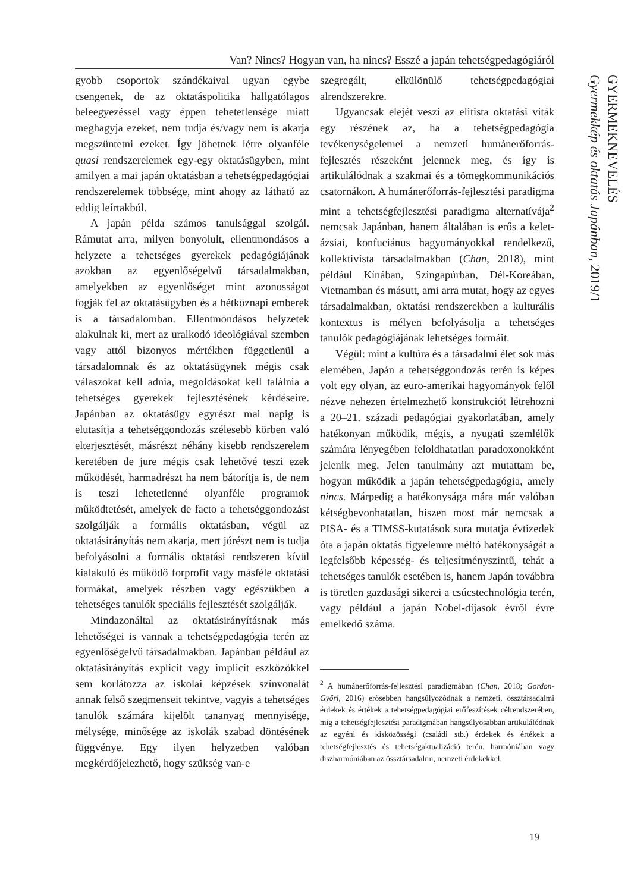Van? Nincs? Hogyan van, ha nincs? Esszé a japán tehetségpedagógiáról
GYERMEKNEVELÉS
Gyermekkép és oktatás Japánban, 2019/1
gyobb csoportok szándékaival ugyan egybe csengenek, de az oktatáspolitika hallgatólagos beleegyezéssel vagy éppen tehetetlensége miatt meghagyja ezeket, nem tudja és/vagy nem is akarja megszüntetni ezeket. Így jöhetnek létre olyanféle quasi rendszerelemek egy-egy oktatásügyben, mint amilyen a mai japán oktatásban a tehetségpedagógiai rendszerelemek többsége, mint ahogy az látható az eddig leírtakból.
A japán példa számos tanulsággal szolgál. Rámutat arra, milyen bonyolult, ellentmondásos a helyzete a tehetséges gyerekek pedagógiájának azokban az egyenlőségelvű társadalmakban, amelyekben az egyenlőséget mint azonosságot fogják fel az oktatásügyben és a hétköznapi emberek is a társadalomban. Ellentmondásos helyzetek alakulnak ki, mert az uralkodó ideológiával szemben vagy attól bizonyos mértékben függetlenül a társadalomnak és az oktatásügynek mégis csak válaszokat kell adnia, megoldásokat kell találnia a tehetséges gyerekek fejlesztésének kérdéseire. Japánban az oktatásügy egyrészt mai napig is elutasítja a tehetséggondozás szélesebb körben való elterjesztését, másrészt néhány kisebb rendszerelem keretében de jure mégis csak lehetővé teszi ezek működését, harmadrészt ha nem bátorítja is, de nem is teszi lehetetlenné olyanféle programok működtetését, amelyek de facto a tehetséggondozást szolgálják a formális oktatásban, végül az oktatásirányítás nem akarja, mert jórészt nem is tudja befolyásolni a formális oktatási rendszeren kívül kialakuló és működő forprofit vagy másféle oktatási formákat, amelyek részben vagy egészükben a tehetséges tanulók speciális fejlesztését szolgálják.
Mindazonáltal az oktatásirányításnak más lehetőségei is vannak a tehetségpedagógia terén az egyenlőségelvű társadalmakban. Japánban például az oktatásirányítás explicit vagy implicit eszközökkel sem korlátozza az iskolai képzések színvonalát annak felső szegmenseit tekintve, vagyis a tehetséges tanulók számára kijelölt tananyag mennyisége, mélysége, minősége az iskolák szabad döntésének függvénye. Egy ilyen helyzetben valóban megkérdőjelezhető, hogy szükség van-e
szegregált, elkülönülő tehetségpedagógiai alrendszerekre.
Ugyancsak elejét veszi az elitista oktatási viták egy részének az, ha a tehetségpedagógia tevékenységelemei a nemzeti humánerőforrás-fejlesztés részeként jelennek meg, és így is artikulálódnak a szakmai és a tömegkommunikációs csatornákon. A humánerőforrás-fejlesztési paradigma mint a tehetségfejlesztési paradigma alternatívája<sup>2</sup> nemcsak Japánban, hanem általában is erős a kelet-ázsiai, konfuciánus hagyományokkal rendelkező, kollektivista társadalmakban (Chan, 2018), mint például Kínában, Szingapúrban, Dél-Koreában, Vietnamban és másutt, ami arra mutat, hogy az egyes társadalmakban, oktatási rendszerekben a kulturális kontextus is mélyen befolyásolja a tehetséges tanulók pedagógiájának lehetséges formáit.
Végül: mint a kultúra és a társadalmi élet sok más elemében, Japán a tehetséggondozás terén is képes volt egy olyan, az euro-amerikai hagyományok felől nézve nehezen értelmezhető konstrukciót létrehozni a 20–21. századi pedagógiai gyakorlatában, amely hatékonyan működik, mégis, a nyugati szemlélők számára lényegében feloldhatatlan paradoxonokként jelenik meg. Jelen tanulmány azt mutattam be, hogyan működik a japán tehetségpedagógia, amely nincs. Márpedig a hatékonysága mára már valóban kétségbevonhatatlan, hiszen most már nemcsak a PISA- és a TIMSS-kutatások sora mutatja évtizedek óta a japán oktatás figyelemre méltó hatékonyságát a legfelsőbb képesség- és teljesítményszintű, tehát a tehetséges tanulók esetében is, hanem Japán továbbra is töretlen gazdasági sikerei a csúcstechnológia terén, vagy például a japán Nobel-díjasok évről évre emelkedő száma.
<sup>2</sup> A humánerőforrás-fejlesztési paradigmában (Chan, 2018; Gordon-Győri, 2016) erősebben hangsúlyozódnak a nemzeti, össztársadalmi érdekek és értékek a tehetségpedagógiai erőfeszítések célrendszerében, míg a tehetségfejlesztési paradigmában hangsúlyosabban artikulálódnak az egyéni és kisközösségi (családi stb.) érdekek és értékek a tehetségfejlesztés és tehetségaktualizáció terén, harmóniában vagy diszharmóniában az össztársadalmi, nemzeti érdekekkel.
19